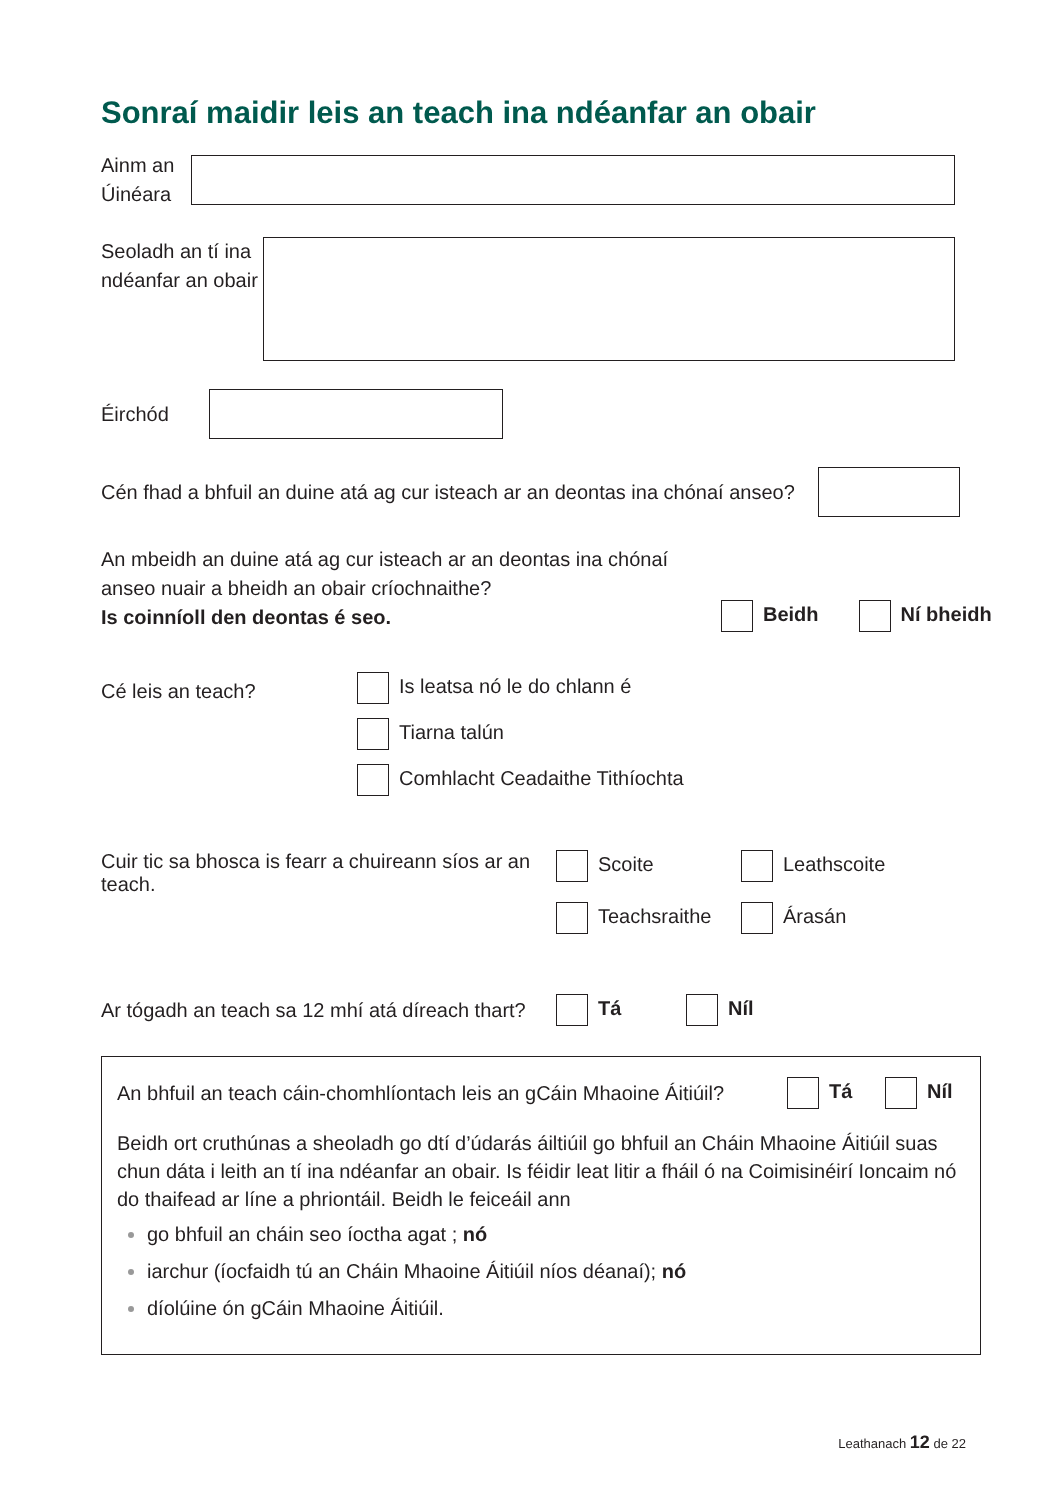Sonraí maidir leis an teach ina ndéanfar an obair
Ainm an Úinéara
Seoladh an tí ina ndéanfar an obair
Éirchód
Cén fhad a bhfuil an duine atá ag cur isteach ar an deontas ina chónaí anseo?
An mbeidh an duine atá ag cur isteach ar an deontas ina chónaí anseo nuair a bheidh an obair críochnaithe?
Is coinníoll den deontas é seo.
Beidh Ní bheidh
Cé leis an teach?
Is leatsa nó le do chlann é
Tiarna talún
Comhlacht Ceadaithe Tithíochta
Cuir tic sa bhosca is fearr a chuireann síos ar an teach.
Scoite Leathscoite Teachsraithe Árasán
Ar tógadh an teach sa 12 mhí atá díreach thart?
Tá Níl
An bhfuil an teach cáin-chomhlíontach leis an gCáin Mhaoine Áitiúil?
Tá Níl
Beidh ort cruthúnas a sheoladh go dtí d’údarás áiltiúil go bhfuil an Cháin Mhaoine Áitiúil suas chun dáta i leith an tí ina ndéanfar an obair. Is féidir leat litir a fháil ó na Coimisinéirí Ioncaim nó do thaifead ar líne a phriontáil. Beidh le feiceáil ann
go bhfuil an cháin seo íoctha agat ; nó
iarchur (íocfaidh tú an Cháin Mhaoine Áitiúil níos déanaí); nó
díolúine ón gCáin Mhaoine Áitiúil.
Leathanach 12 de 22